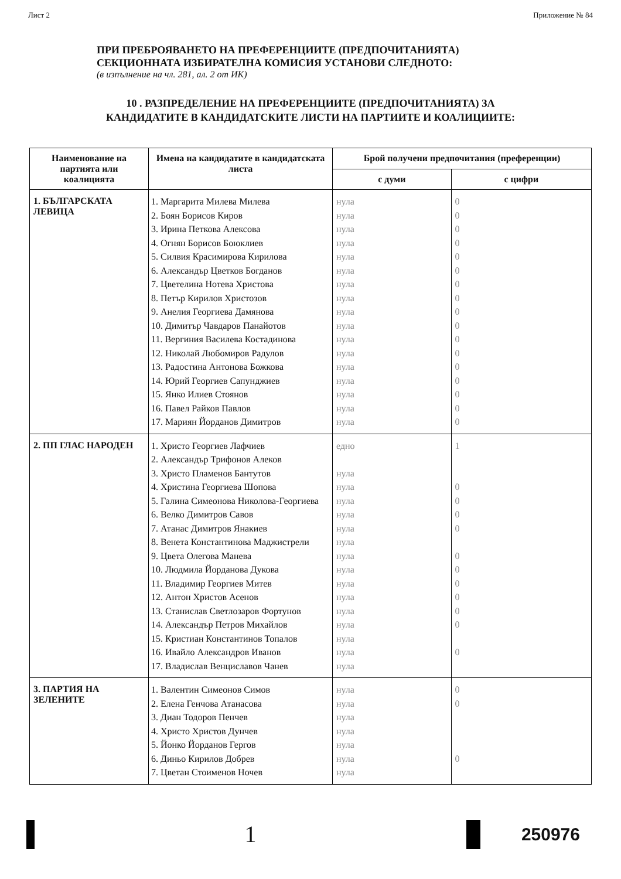Лист 2 Приложение № 84
ПРИ ПРЕБРОЯВАНЕТО НА ПРЕФЕРЕНЦИИТЕ (ПРЕДПОЧИТАНИЯТА)
СЕКЦИОННАТА ИЗБИРАТЕЛНА КОМИСИЯ УСТАНОВИ СЛЕДНОТО:
(в изпълнение на чл. 281, ал. 2 от ИК)
10 . РАЗПРЕДЕЛЕНИЕ НА ПРЕФЕРЕНЦИИТЕ (ПРЕДПОЧИТАНИЯТА) ЗА
КАНДИДАТИТЕ В КАНДИДАТСКИТЕ ЛИСТИ НА ПАРТИИТЕ И КОАЛИЦИИТЕ:
| Наименование на партията или коалицията | Имена на кандидатите в кандидатската листа | Брой получени предпочитания (преференции) | |
| --- | --- | --- | --- |
| | | с думи | с цифри |
| 1. БЪЛГАРСКАТА ЛЕВИЦА | 1. Маргарита Милева Милева 2. Боян Борисов Киров 3. Ирина Петкова Алексова 4. Огнян Борисов Боюклиев 5. Силвия Красимирова Кирилова 6. Александър Цветков Богданов 7. Цветелина Нотева Христова 8. Петър Кирилов Христозов 9. Анелия Георгиева Дамянова 10. Димитър Чавдаров Панайотов 11. Вергиния Василева Костадинова 12. Николай Любомиров Радулов 13. Радостина Антонова Божкова 14. Юрий Георгиев Сапунджиев 15. Янко Илиев Стоянов 16. Павел Райков Павлов 17. Мариян Йорданов Димитров | нула нула нула нула нула нула нула нула нула нула нула нула нула нула нула нула нула | 0 0 0 0 0 0 0 0 0 0 0 0 0 0 0 0 0 |
| 2. ПП ГЛАС НАРОДЕН | 1. Христо Георгиев Лафчиев 2. Александър Трифонов Алеков 3. Христо Пламенов Бантутов 4. Христина Георгиева Шопова 5. Галина Симеонова Николова-Георгиева 6. Велко Димитров Савов 7. Атанас Димитров Янакиев 8. Венета Константинова Маджистрели 9. Цвета Олегова Манева 10. Людмила Йорданова Дукова 11. Владимир Георгиев Митев 12. Антон Христов Асенов 13. Станислав Светлозаров Фортунов 14. Александър Петров Михайлов 15. Кристиан Константинов Топалов 16. Ивайло Александров Иванов 17. Владислав Венциславов Чанев | едно нула нула нула нула нула нула нула нула нула нула нула нула нула нула нула | 1 0 0 0 0 0 0 0 0 0 0 0 |
| 3. ПАРТИЯ НА ЗЕЛЕНИТЕ | 1. Валентин Симеонов Симов 2. Елена Генчова Атанасова 3. Диан Тодоров Пенчев 4. Христо Христов Дунчев 5. Йонко Йорданов Гергов 6. Диньо Кирилов Добрев 7. Цветан Стоименов Ночев | нула нула нула нула нула нула нула | 0 0 0 |
1
250976